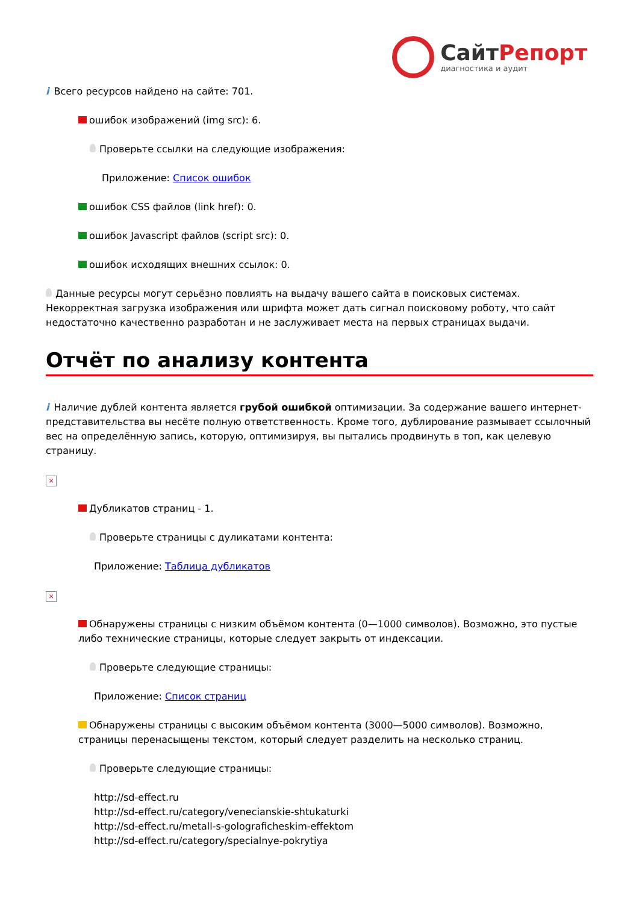СайтРепорт
диагностика и аудит
i Всего ресурсов найдено на сайте: 701.
ошибок изображений (img src): 6.
Проверьте ссылки на следующие изображения:
Приложение: Список ошибок
ошибок CSS файлов (link href): 0.
ошибок Javascript файлов (script src): 0.
ошибок исходящих внешних ссылок: 0.
Данные ресурсы могут серьёзно повлиять на выдачу вашего сайта в поисковых системах. Некорректная загрузка изображения или шрифта может дать сигнал поисковому роботу, что сайт недостаточно качественно разработан и не заслуживает места на первых страницах выдачи.
Отчёт по анализу контента
i Наличие дублей контента является грубой ошибкой оптимизации. За содержание вашего интернет-представительства вы несёте полную ответственность. Кроме того, дублирование размывает ссылочный вес на определённую запись, которую, оптимизируя, вы пытались продвинуть в топ, как целевую страницу.
×
Дубликатов страниц - 1.
Проверьте страницы с дуликатами контента:
Приложение: Таблица дубликатов
×
Обнаружены страницы с низким объёмом контента (0—1000 символов). Возможно, это пустые либо технические страницы, которые следует закрыть от индексации.
Проверьте следующие страницы:
Приложение: Список страниц
Обнаружены страницы с высоким объёмом контента (3000—5000 символов). Возможно, страницы перенасыщены текстом, который следует разделить на несколько страниц.
Проверьте следующие страницы:
http://sd-effect.ru
http://sd-effect.ru/category/venecianskie-shtukaturki
http://sd-effect.ru/metall-s-golograficheskim-effektom
http://sd-effect.ru/category/specialnye-pokrytiya